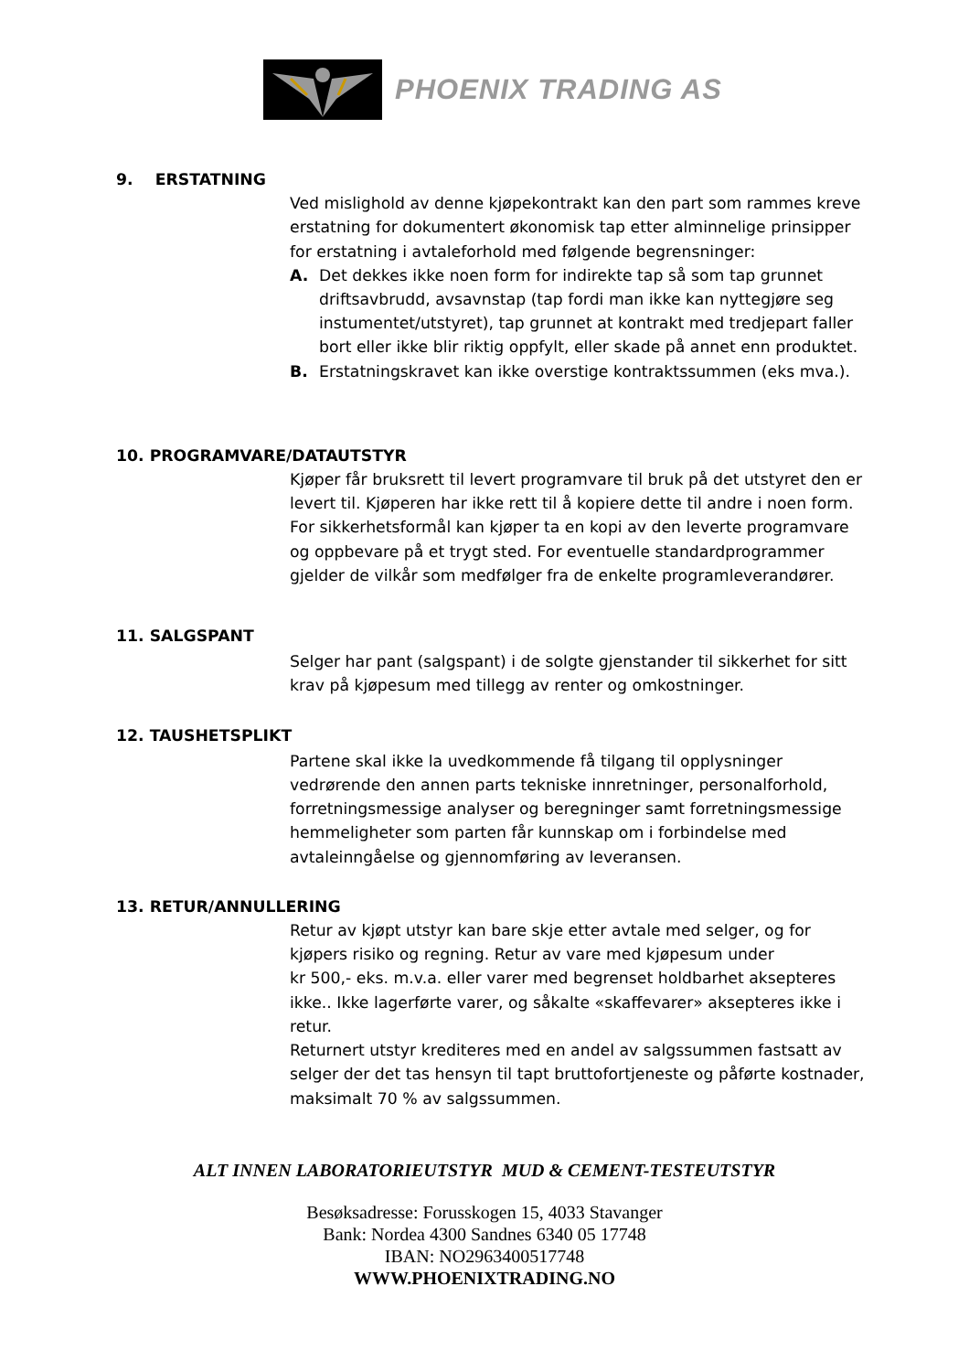PHOENIX TRADING AS
9. ERSTATNING
Ved mislighold av denne kjøpekontrakt kan den part som rammes kreve erstatning for dokumentert økonomisk tap etter alminnelige prinsipper for erstatning i avtaleforhold med følgende begrensninger:
A. Det dekkes ikke noen form for indirekte tap så som tap grunnet driftsavbrudd, avsavnstap (tap fordi man ikke kan nyttegjøre seg instumentet/utstyret), tap grunnet at kontrakt med tredjepart faller bort eller ikke blir riktig oppfylt, eller skade på annet enn produktet.
B. Erstatningskravet kan ikke overstige kontraktssummen (eks mva.).
10. PROGRAMVARE/DATAUTSTYR
Kjøper får bruksrett til levert programvare til bruk på det utstyret den er levert til. Kjøperen har ikke rett til å kopiere dette til andre i noen form. For sikkerhetsformål kan kjøper ta en kopi av den leverte programvare og oppbevare på et trygt sted. For eventuelle standardprogrammer gjelder de vilkår som medfølger fra de enkelte programleverandører.
11. SALGSPANT
Selger har pant (salgspant) i de solgte gjenstander til sikkerhet for sitt krav på kjøpesum med tillegg av renter og omkostninger.
12. TAUSHETSPLIKT
Partene skal ikke la uvedkommende få tilgang til opplysninger vedrørende den annen parts tekniske innretninger, personalforhold, forretningsmessige analyser og beregninger samt forretningsmessige hemmeligheter som parten får kunnskap om i forbindelse med avtaleinngåelse og gjennomføring av leveransen.
13. RETUR/ANNULLERING
Retur av kjøpt utstyr kan bare skje etter avtale med selger, og for kjøpers risiko og regning. Retur av vare med kjøpesum under
kr 500,- eks. m.v.a. eller varer med begrenset holdbarhet aksepteres ikke.. Ikke lagerførte varer, og såkalte «skaffevarer» aksepteres ikke i retur.
Returnert utstyr krediteres med en andel av salgssummen fastsatt av selger der det tas hensyn til tapt bruttofortjeneste og påførte kostnader, maksimalt 70 % av salgssummen.
ALT INNEN LABORATORIEUTSTYR MUD & CEMENT-TESTEUTSTYR
Besøksadresse: Forusskogen 15, 4033 Stavanger
Bank: Nordea 4300 Sandnes 6340 05 17748
IBAN: NO2963400517748
WWW.PHOENIXTRADING.NO